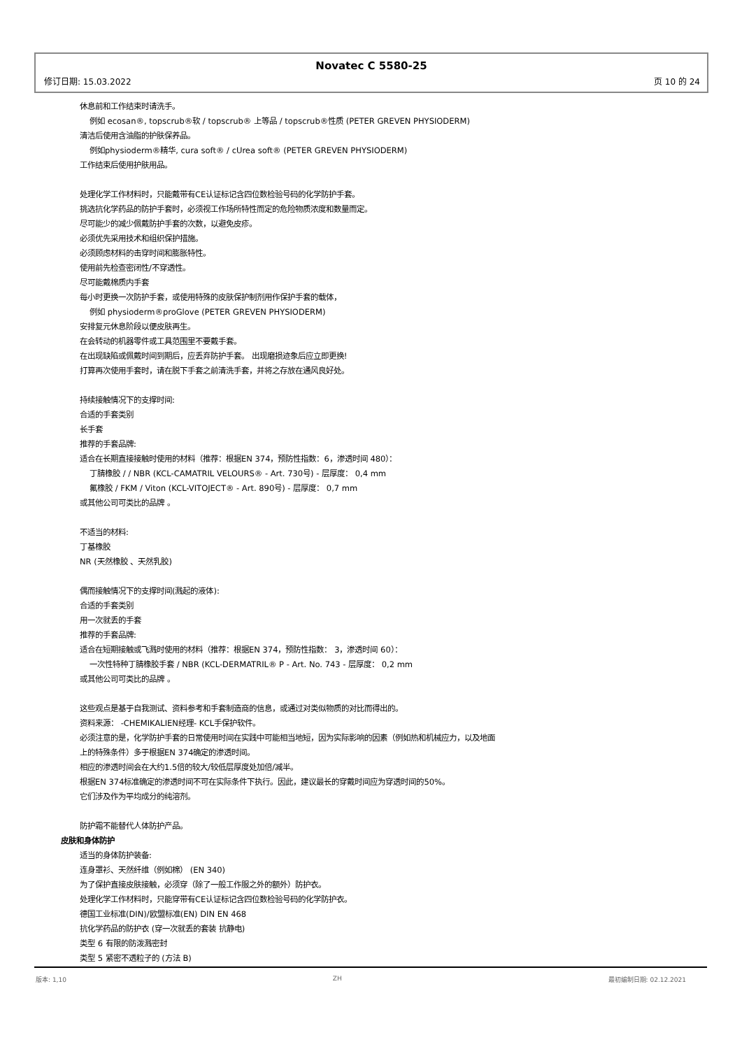Novatec C 5580-25
修订日期: 15.03.2022 页 10 的 24
休息前和工作结束时请洗手。
例如 ecosan®, topscrub®软 / topscrub® 上等品 / topscrub®性质 (PETER GREVEN PHYSIODERM)
清洁后使用含油脂的护肤保养品。
例如physioderm®精华, cura soft® / cUrea soft® (PETER GREVEN PHYSIODERM)
工作结束后使用护肤用品。
处理化学工作材料时，只能戴带有CE认证标记含四位数检验号码的化学防护手套。
挑选抗化学药品的防护手套时，必须视工作场所特性而定的危险物质浓度和数量而定。
尽可能少的减少佩戴防护手套的次数，以避免皮疹。
必须优先采用技术和组织保护措施。
必须顾虑材料的击穿时间和膨胀特性。
使用前先检查密闭性/不穿透性。
尽可能戴棉质内手套
每小时更换一次防护手套，或使用特殊的皮肤保护制剂用作保护手套的载体，
例如 physioderm®proGlove (PETER GREVEN PHYSIODERM)
安排复元休息阶段以便皮肤再生。
在会转动的机器零件或工具范围里不要戴手套。
在出现缺陷或佩戴时间到期后，应丢弃防护手套。 出现磨损迹象后应立即更换!
打算再次使用手套时，请在脱下手套之前清洗手套，并将之存放在通风良好处。
持续接触情况下的支撑时间:
合适的手套类别
长手套
推荐的手套品牌:
适合在长期直接接触时使用的材料（推荐：根据EN 374，预防性指数：6，渗透时间 480）：
丁腈橡胶 / / NBR (KCL-CAMATRIL VELOURS® - Art. 730号) - 层厚度： 0,4 mm
氟橡胶 / FKM / Viton (KCL-VITOJECT® - Art. 890号) - 层厚度： 0,7 mm
或其他公司可类比的品牌 。
不适当的材料:
丁基橡胶
NR (天然橡胶 、天然乳胶)
偶而接触情况下的支撑时间(溅起的液体):
合适的手套类别
用一次就丢的手套
推荐的手套品牌:
适合在短期接触或飞溅时使用的材料（推荐：根据EN 374，预防性指数： 3，渗透时间 60）：
一次性特种丁腈橡胶手套 / NBR (KCL-DERMATRIL® P - Art. No. 743 - 层厚度： 0,2 mm
或其他公司可类比的品牌 。
这些观点是基于自我测试、资料参考和手套制造商的信息，或通过对类似物质的对比而得出的。
资料来源： -CHEMIKALIEN经理- KCL手保护软件。
必须注意的是，化学防护手套的日常使用时间在实践中可能相当地短，因为实际影响的因素（例如热和机械应力，以及地面
上的特殊条件）多于根据EN 374确定的渗透时间。
相应的渗透时间会在大约1.5倍的较大/较低层厚度处加倍/减半。
根据EN 374标准确定的渗透时间不可在实际条件下执行。因此，建议最长的穿戴时间应为穿透时间的50%。
它们涉及作为平均成分的纯溶剂。
防护霜不能替代人体防护产品。
皮肤和身体防护
适当的身体防护装备:
连身罩衫、天然纤维（例如棉） (EN 340)
为了保护直接皮肤接触，必须穿（除了一般工作服之外的额外）防护衣。
处理化学工作材料时，只能穿带有CE认证标记含四位数检验号码的化学防护衣。
德国工业标准(DIN)/欧盟标准(EN) DIN EN 468
抗化学药品的防护衣 (穿一次就丢的套装 抗静电)
类型 6 有限的防泼溅密封
类型 5 紧密不透粒子的 (方法 B)
版本: 1,10 ZH 最初编制日期: 02.12.2021